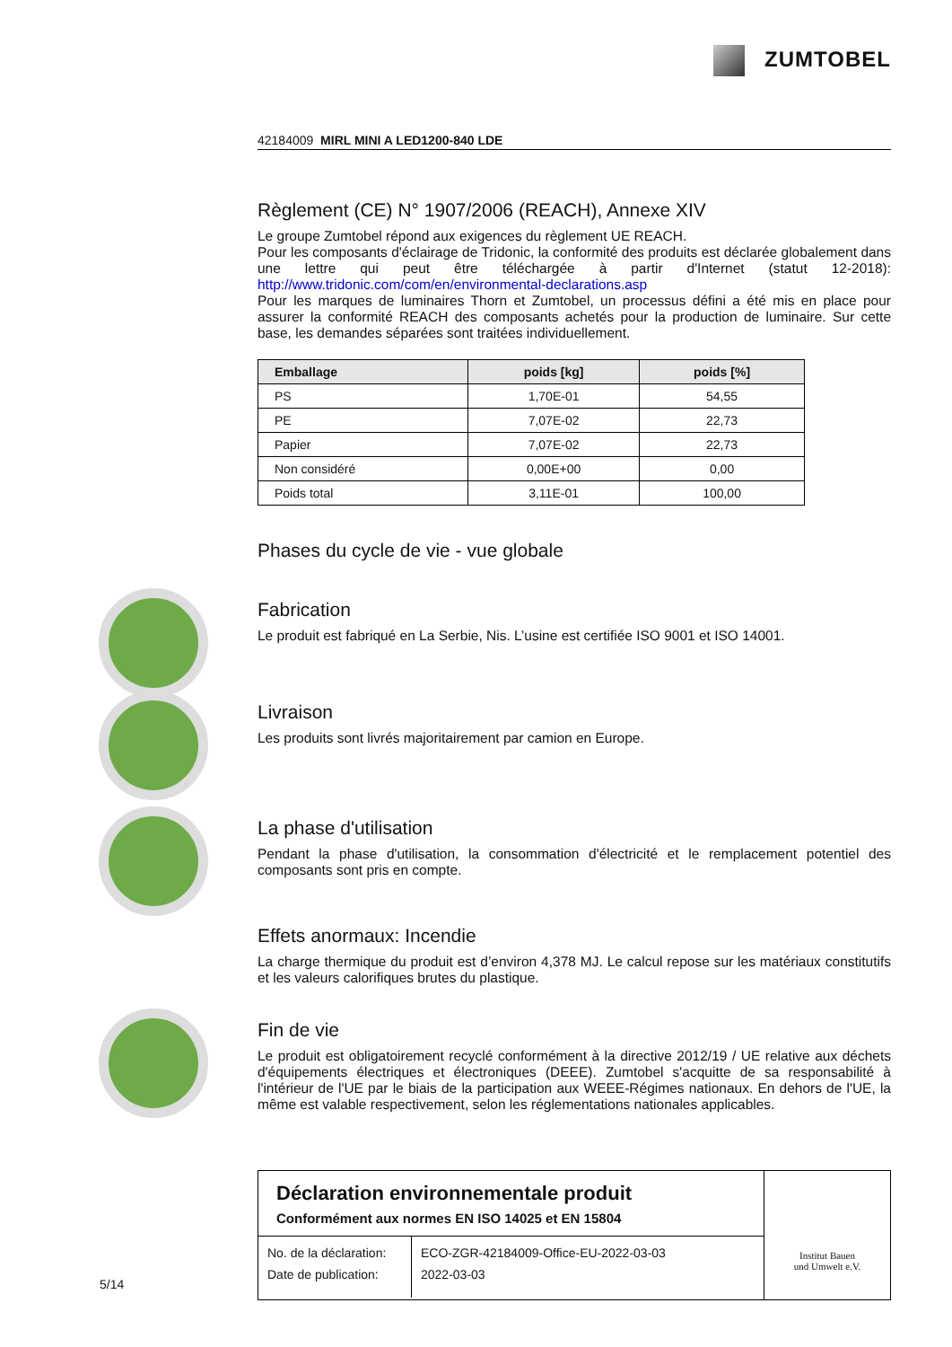ZUMTOBEL
42184009 MIRL MINI A LED1200-840 LDE
Règlement (CE) N° 1907/2006 (REACH), Annexe XIV
Le groupe Zumtobel répond aux exigences du règlement UE REACH.
Pour les composants d'éclairage de Tridonic, la conformité des produits est déclarée globalement dans une lettre qui peut être téléchargée à partir d'Internet (statut 12-2018): http://www.tridonic.com/com/en/environmental-declarations.asp
Pour les marques de luminaires Thorn et Zumtobel, un processus défini a été mis en place pour assurer la conformité REACH des composants achetés pour la production de luminaire. Sur cette base, les demandes séparées sont traitées individuellement.
| Emballage | poids [kg] | poids [%] |
| --- | --- | --- |
| PS | 1,70E-01 | 54,55 |
| PE | 7,07E-02 | 22,73 |
| Papier | 7,07E-02 | 22,73 |
| Non considéré | 0,00E+00 | 0,00 |
| Poids total | 3,11E-01 | 100,00 |
Phases du cycle de vie - vue globale
Fabrication
Le produit est fabriqué en La Serbie, Nis. L’usine est certifiée ISO 9001 et ISO 14001.
Livraison
Les produits sont livrés majoritairement par camion en Europe.
La phase d'utilisation
Pendant la phase d'utilisation, la consommation d'électricité et le remplacement potentiel des composants sont pris en compte.
Effets anormaux: Incendie
La charge thermique du produit est d’environ 4,378 MJ. Le calcul repose sur les matériaux constitutifs et les valeurs calorifiques brutes du plastique.
Fin de vie
Le produit est obligatoirement recyclé conformément à la directive 2012/19 / UE relative aux déchets d'équipements électriques et électroniques (DEEE). Zumtobel s'acquitte de sa responsabilité à l'intérieur de l'UE par le biais de la participation aux WEEE-Régimes nationaux. En dehors de l'UE, la même est valable respectivement, selon les réglementations nationales applicables.
Déclaration environnementale produit
Conformément aux normes EN ISO 14025 et EN 15804
| No. de la déclaration: | ECO-ZGR-42184009-Office-EU-2022-03-03 |
| Date de publication: | 2022-03-03 |
Institut Bauen
und Umwelt e.V.
5/14